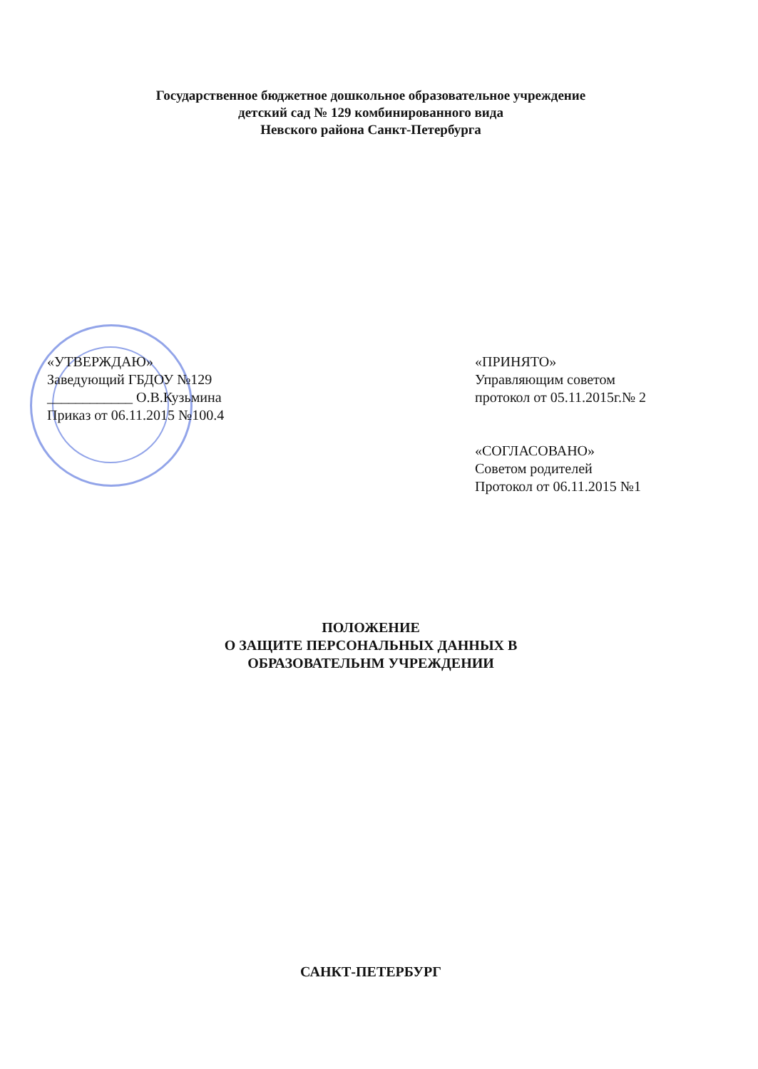Государственное бюджетное дошкольное образовательное учреждение
детский сад № 129 комбинированного вида
Невского района Санкт-Петербурга
«УТВЕРЖДАЮ»
Заведующий ГБДОУ №129
____________ О.В.Кузьмина
Приказ от 06.11.2015 №100.4
«ПРИНЯТО»
Управляющим советом
протокол от 05.11.2015г.№ 2
«СОГЛАСОВАНО»
Советом родителей
Протокол от 06.11.2015 №1
ПОЛОЖЕНИЕ
О ЗАЩИТЕ ПЕРСОНАЛЬНЫХ ДАННЫХ В
ОБРАЗОВАТЕЛЬНМ УЧРЕЖДЕНИИ
САНКТ-ПЕТЕРБУРГ